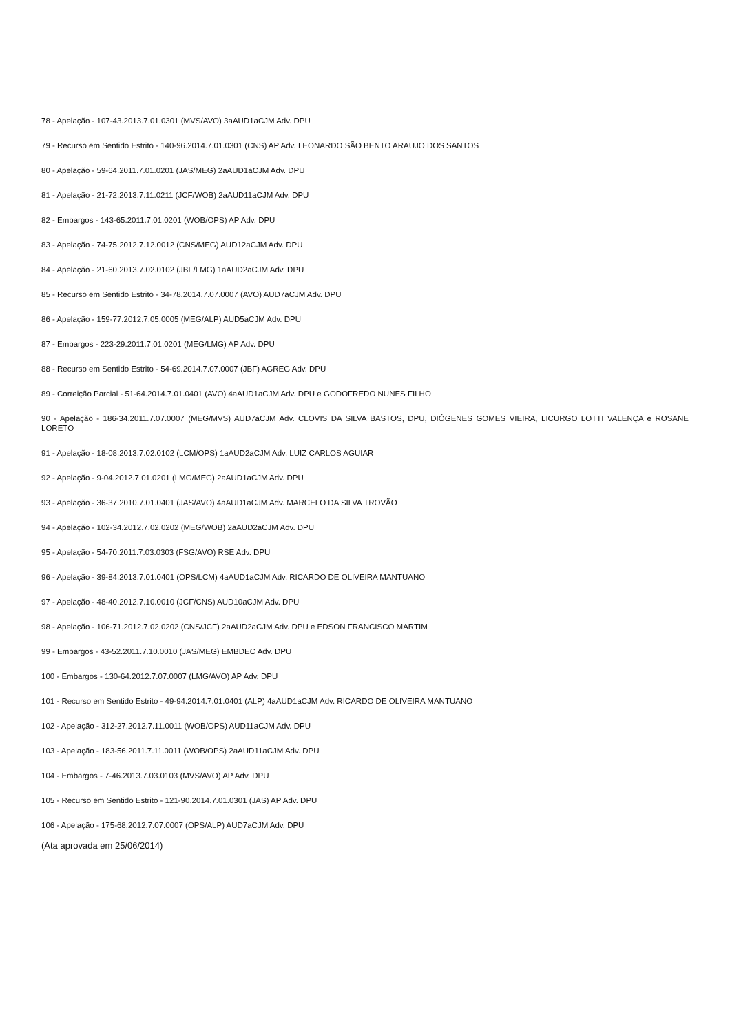78 - Apelação - 107-43.2013.7.01.0301 (MVS/AVO) 3aAUD1aCJM Adv. DPU
79 - Recurso em Sentido Estrito - 140-96.2014.7.01.0301 (CNS) AP Adv. LEONARDO SÃO BENTO ARAUJO DOS SANTOS
80 - Apelação - 59-64.2011.7.01.0201 (JAS/MEG) 2aAUD1aCJM Adv. DPU
81 - Apelação - 21-72.2013.7.11.0211 (JCF/WOB) 2aAUD11aCJM Adv. DPU
82 - Embargos - 143-65.2011.7.01.0201 (WOB/OPS) AP Adv. DPU
83 - Apelação - 74-75.2012.7.12.0012 (CNS/MEG) AUD12aCJM Adv. DPU
84 - Apelação - 21-60.2013.7.02.0102 (JBF/LMG) 1aAUD2aCJM Adv. DPU
85 - Recurso em Sentido Estrito - 34-78.2014.7.07.0007 (AVO) AUD7aCJM Adv. DPU
86 - Apelação - 159-77.2012.7.05.0005 (MEG/ALP) AUD5aCJM Adv. DPU
87 - Embargos - 223-29.2011.7.01.0201 (MEG/LMG) AP Adv. DPU
88 - Recurso em Sentido Estrito - 54-69.2014.7.07.0007 (JBF) AGREG Adv. DPU
89 - Correição Parcial - 51-64.2014.7.01.0401 (AVO) 4aAUD1aCJM Adv. DPU e GODOFREDO NUNES FILHO
90 - Apelação - 186-34.2011.7.07.0007 (MEG/MVS) AUD7aCJM Adv. CLOVIS DA SILVA BASTOS, DPU, DIÓGENES GOMES VIEIRA, LICURGO LOTTI VALENÇA e ROSANE LORETO
91 - Apelação - 18-08.2013.7.02.0102 (LCM/OPS) 1aAUD2aCJM Adv. LUIZ CARLOS AGUIAR
92 - Apelação - 9-04.2012.7.01.0201 (LMG/MEG) 2aAUD1aCJM Adv. DPU
93 - Apelação - 36-37.2010.7.01.0401 (JAS/AVO) 4aAUD1aCJM Adv. MARCELO DA SILVA TROVÃO
94 - Apelação - 102-34.2012.7.02.0202 (MEG/WOB) 2aAUD2aCJM Adv. DPU
95 - Apelação - 54-70.2011.7.03.0303 (FSG/AVO) RSE Adv. DPU
96 - Apelação - 39-84.2013.7.01.0401 (OPS/LCM) 4aAUD1aCJM Adv. RICARDO DE OLIVEIRA MANTUANO
97 - Apelação - 48-40.2012.7.10.0010 (JCF/CNS) AUD10aCJM Adv. DPU
98 - Apelação - 106-71.2012.7.02.0202 (CNS/JCF) 2aAUD2aCJM Adv. DPU e EDSON FRANCISCO MARTIM
99 - Embargos - 43-52.2011.7.10.0010 (JAS/MEG) EMBDEC Adv. DPU
100 - Embargos - 130-64.2012.7.07.0007 (LMG/AVO) AP Adv. DPU
101 - Recurso em Sentido Estrito - 49-94.2014.7.01.0401 (ALP) 4aAUD1aCJM Adv. RICARDO DE OLIVEIRA MANTUANO
102 - Apelação - 312-27.2012.7.11.0011 (WOB/OPS) AUD11aCJM Adv. DPU
103 - Apelação - 183-56.2011.7.11.0011 (WOB/OPS) 2aAUD11aCJM Adv. DPU
104 - Embargos - 7-46.2013.7.03.0103 (MVS/AVO) AP Adv. DPU
105 - Recurso em Sentido Estrito - 121-90.2014.7.01.0301 (JAS) AP Adv. DPU
106 - Apelação - 175-68.2012.7.07.0007 (OPS/ALP) AUD7aCJM Adv. DPU
(Ata aprovada em 25/06/2014)